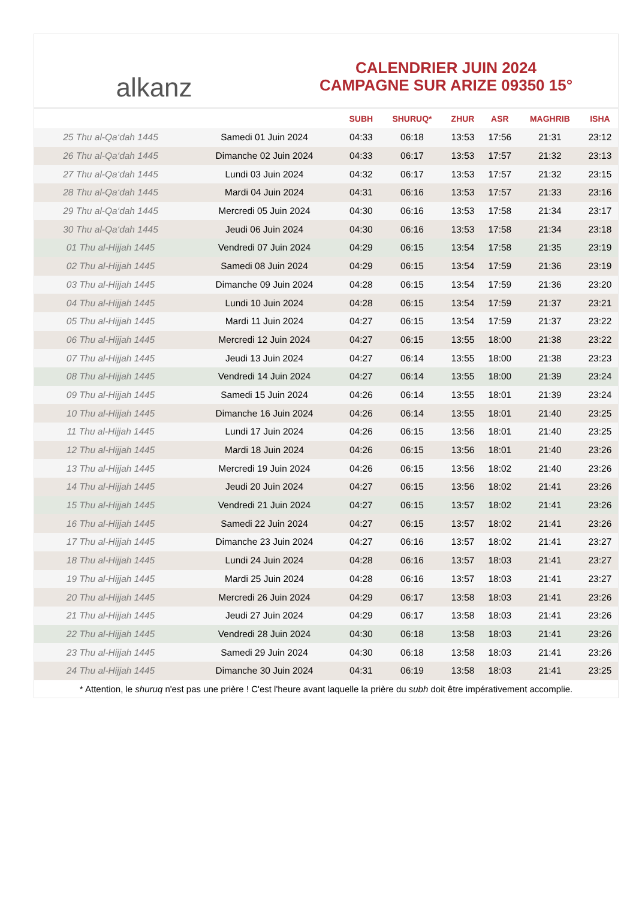alkanz
CALENDRIER JUIN 2024
CAMPAGNE SUR ARIZE 09350 15°
| | | SUBH | SHURUQ* | ZHUR | ASR | MAGHRIB | ISHA |
| --- | --- | --- | --- | --- | --- | --- | --- |
| 25 Thu al-Qa‘dah 1445 | Samedi 01 Juin 2024 | 04:33 | 06:18 | 13:53 | 17:56 | 21:31 | 23:12 |
| 26 Thu al-Qa‘dah 1445 | Dimanche 02 Juin 2024 | 04:33 | 06:17 | 13:53 | 17:57 | 21:32 | 23:13 |
| 27 Thu al-Qa‘dah 1445 | Lundi 03 Juin 2024 | 04:32 | 06:17 | 13:53 | 17:57 | 21:32 | 23:15 |
| 28 Thu al-Qa‘dah 1445 | Mardi 04 Juin 2024 | 04:31 | 06:16 | 13:53 | 17:57 | 21:33 | 23:16 |
| 29 Thu al-Qa‘dah 1445 | Mercredi 05 Juin 2024 | 04:30 | 06:16 | 13:53 | 17:58 | 21:34 | 23:17 |
| 30 Thu al-Qa‘dah 1445 | Jeudi 06 Juin 2024 | 04:30 | 06:16 | 13:53 | 17:58 | 21:34 | 23:18 |
| 01 Thu al-Hijjah 1445 | Vendredi 07 Juin 2024 | 04:29 | 06:15 | 13:54 | 17:58 | 21:35 | 23:19 |
| 02 Thu al-Hijjah 1445 | Samedi 08 Juin 2024 | 04:29 | 06:15 | 13:54 | 17:59 | 21:36 | 23:19 |
| 03 Thu al-Hijjah 1445 | Dimanche 09 Juin 2024 | 04:28 | 06:15 | 13:54 | 17:59 | 21:36 | 23:20 |
| 04 Thu al-Hijjah 1445 | Lundi 10 Juin 2024 | 04:28 | 06:15 | 13:54 | 17:59 | 21:37 | 23:21 |
| 05 Thu al-Hijjah 1445 | Mardi 11 Juin 2024 | 04:27 | 06:15 | 13:54 | 17:59 | 21:37 | 23:22 |
| 06 Thu al-Hijjah 1445 | Mercredi 12 Juin 2024 | 04:27 | 06:15 | 13:55 | 18:00 | 21:38 | 23:22 |
| 07 Thu al-Hijjah 1445 | Jeudi 13 Juin 2024 | 04:27 | 06:14 | 13:55 | 18:00 | 21:38 | 23:23 |
| 08 Thu al-Hijjah 1445 | Vendredi 14 Juin 2024 | 04:27 | 06:14 | 13:55 | 18:00 | 21:39 | 23:24 |
| 09 Thu al-Hijjah 1445 | Samedi 15 Juin 2024 | 04:26 | 06:14 | 13:55 | 18:01 | 21:39 | 23:24 |
| 10 Thu al-Hijjah 1445 | Dimanche 16 Juin 2024 | 04:26 | 06:14 | 13:55 | 18:01 | 21:40 | 23:25 |
| 11 Thu al-Hijjah 1445 | Lundi 17 Juin 2024 | 04:26 | 06:15 | 13:56 | 18:01 | 21:40 | 23:25 |
| 12 Thu al-Hijjah 1445 | Mardi 18 Juin 2024 | 04:26 | 06:15 | 13:56 | 18:01 | 21:40 | 23:26 |
| 13 Thu al-Hijjah 1445 | Mercredi 19 Juin 2024 | 04:26 | 06:15 | 13:56 | 18:02 | 21:40 | 23:26 |
| 14 Thu al-Hijjah 1445 | Jeudi 20 Juin 2024 | 04:27 | 06:15 | 13:56 | 18:02 | 21:41 | 23:26 |
| 15 Thu al-Hijjah 1445 | Vendredi 21 Juin 2024 | 04:27 | 06:15 | 13:57 | 18:02 | 21:41 | 23:26 |
| 16 Thu al-Hijjah 1445 | Samedi 22 Juin 2024 | 04:27 | 06:15 | 13:57 | 18:02 | 21:41 | 23:26 |
| 17 Thu al-Hijjah 1445 | Dimanche 23 Juin 2024 | 04:27 | 06:16 | 13:57 | 18:02 | 21:41 | 23:27 |
| 18 Thu al-Hijjah 1445 | Lundi 24 Juin 2024 | 04:28 | 06:16 | 13:57 | 18:03 | 21:41 | 23:27 |
| 19 Thu al-Hijjah 1445 | Mardi 25 Juin 2024 | 04:28 | 06:16 | 13:57 | 18:03 | 21:41 | 23:27 |
| 20 Thu al-Hijjah 1445 | Mercredi 26 Juin 2024 | 04:29 | 06:17 | 13:58 | 18:03 | 21:41 | 23:26 |
| 21 Thu al-Hijjah 1445 | Jeudi 27 Juin 2024 | 04:29 | 06:17 | 13:58 | 18:03 | 21:41 | 23:26 |
| 22 Thu al-Hijjah 1445 | Vendredi 28 Juin 2024 | 04:30 | 06:18 | 13:58 | 18:03 | 21:41 | 23:26 |
| 23 Thu al-Hijjah 1445 | Samedi 29 Juin 2024 | 04:30 | 06:18 | 13:58 | 18:03 | 21:41 | 23:26 |
| 24 Thu al-Hijjah 1445 | Dimanche 30 Juin 2024 | 04:31 | 06:19 | 13:58 | 18:03 | 21:41 | 23:25 |
* Attention, le shuruq n'est pas une prière ! C'est l'heure avant laquelle la prière du subh doit être impérativement accomplie.